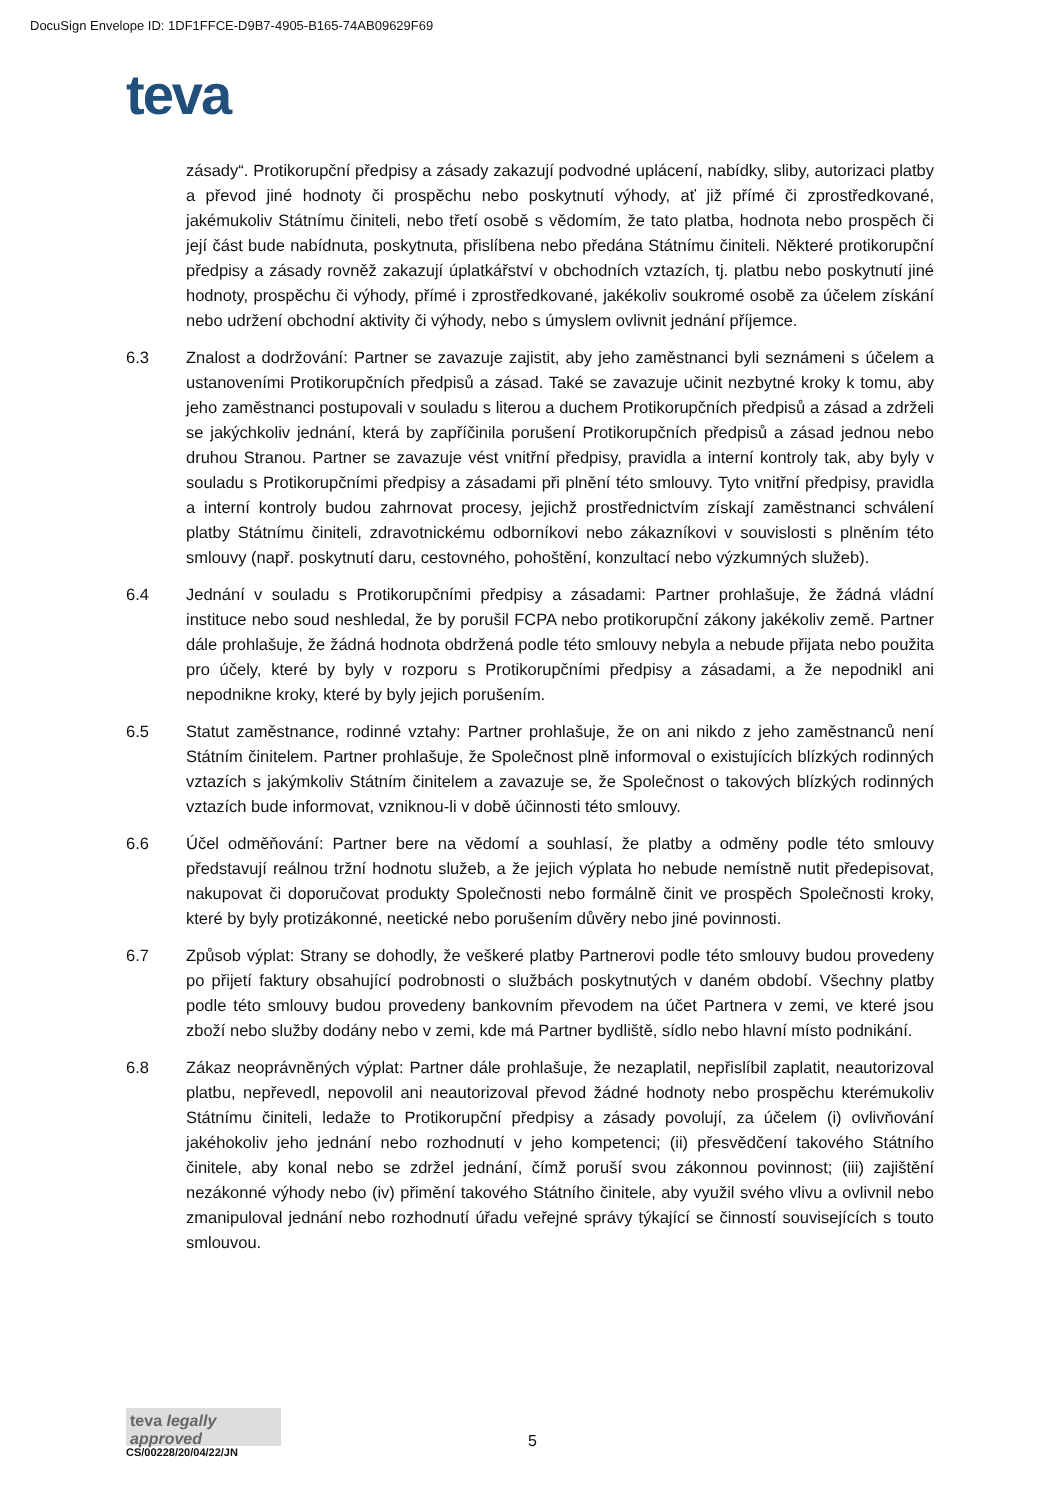DocuSign Envelope ID: 1DF1FFCE-D9B7-4905-B165-74AB09629F69
teva
zásady“. Protikorupční předpisy a zásady zakazují podvodné uplácení, nabídky, sliby, autorizaci platby a převod jiné hodnoty či prospěchu nebo poskytnutí výhody, ať již přímé či zprostředkované, jakémukoliv Státnímu činiteli, nebo třetí osobě s vědomím, že tato platba, hodnota nebo prospěch či její část bude nabídnuta, poskytnuta, přislíbena nebo předána Státnímu činiteli. Některé protikorupční předpisy a zásady rovněž zakazují úplatkářství v obchodních vztazích, tj. platbu nebo poskytnutí jiné hodnoty, prospěchu či výhody, přímé i zprostředkované, jakékoliv soukromé osobě za účelem získání nebo udržení obchodní aktivity či výhody, nebo s úmyslem ovlivnit jednání příjemce.
6.3 Znalost a dodržování: Partner se zavazuje zajistit, aby jeho zaměstnanci byli seznámeni s účelem a ustanoveními Protikorupčních předpisů a zásad. Také se zavazuje učinit nezbytné kroky k tomu, aby jeho zaměstnanci postupovali v souladu s literou a duchem Protikorupčních předpisů a zásad a zdrželi se jakýchkoliv jednání, která by zapříčinila porušení Protikorupčních předpisů a zásad jednou nebo druhou Stranou. Partner se zavazuje vést vnitřní předpisy, pravidla a interní kontroly tak, aby byly v souladu s Protikorupčními předpisy a zásadami při plnění této smlouvy. Tyto vnitřní předpisy, pravidla a interní kontroly budou zahrnovat procesy, jejichž prostřednictvím získají zaměstnanci schválení platby Státnímu činiteli, zdravotnickému odborníkovi nebo zákazníkovi v souvislosti s plněním této smlouvy (např. poskytnutí daru, cestovného, pohoštění, konzultací nebo výzkumných služeb).
6.4 Jednání v souladu s Protikorupčními předpisy a zásadami: Partner prohlašuje, že žádná vládní instituce nebo soud neshledal, že by porušil FCPA nebo protikorupční zákony jakékoliv země. Partner dále prohlašuje, že žádná hodnota obdržená podle této smlouvy nebyla a nebude přijata nebo použita pro účely, které by byly v rozporu s Protikorupčními předpisy a zásadami, a že nepodnikl ani nepodnikne kroky, které by byly jejich porušením.
6.5 Statut zaměstnance, rodinné vztahy: Partner prohlašuje, že on ani nikdo z jeho zaměstnanců není Státním činitelem. Partner prohlašuje, že Společnost plně informoval o existujících blízkých rodinných vztazích s jakýmkoliv Státním činitelem a zavazuje se, že Společnost o takových blízkých rodinných vztazích bude informovat, vzniknou-li v době účinnosti této smlouvy.
6.6 Účel odměňování: Partner bere na vědomí a souhlasí, že platby a odměny podle této smlouvy představují reálnou tržní hodnotu služeb, a že jejich výplata ho nebude nemístně nutit předepisovat, nakupovat či doporučovat produkty Společnosti nebo formálně činit ve prospěch Společnosti kroky, které by byly protizákonné, neetické nebo porušením důvěry nebo jiné povinnosti.
6.7 Způsob výplat: Strany se dohodly, že veškeré platby Partnerovi podle této smlouvy budou provedeny po přijetí faktury obsahující podrobnosti o službách poskytnutých v daném období. Všechny platby podle této smlouvy budou provedeny bankovním převodem na účet Partnera v zemi, ve které jsou zboží nebo služby dodány nebo v zemi, kde má Partner bydliště, sídlo nebo hlavní místo podnikání.
6.8 Zákaz neoprávněných výplat: Partner dále prohlašuje, že nezaplatil, nepřislíbil zaplatit, neautorizoval platbu, nepřevedl, nepovolil ani neautorizoval převod žádné hodnoty nebo prospěchu kterémukoliv Státnímu činiteli, ledaže to Protikorupční předpisy a zásady povolují, za účelem (i) ovlivňování jakéhokoliv jeho jednání nebo rozhodnutí v jeho kompetenci; (ii) přesvědčení takového Státního činitele, aby konal nebo se zdržel jednání, čímž poruší svou zákonnou povinnost; (iii) zajištění nezákonné výhody nebo (iv) přimění takového Státního činitele, aby využil svého vlivu a ovlivnil nebo zmanipuloval jednání nebo rozhodnutí úřadu veřejné správy týkající se činností souvisejících s touto smlouvou.
teva legally approved
CS/00228/20/04/22/JN
5